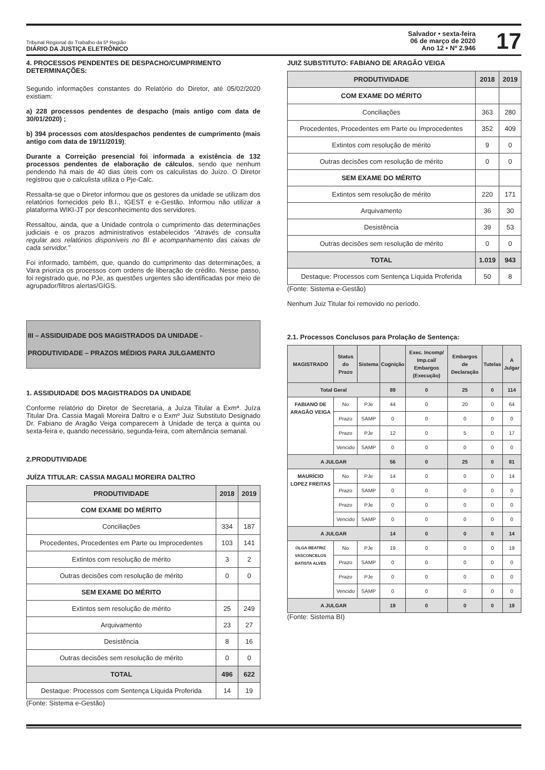Tribunal Regional do Trabalho da 5ª Região
DIÁRIO DA JUSTIÇA ELETRÔNICO
Salvador • sexta-feira
06 de março de 2020
Ano 12 • Nº 2.946
17
4. PROCESSOS PENDENTES DE DESPACHO/CUMPRIMENTO DETERMINAÇÕES:
Segundo informações constantes do Relatório do Diretor, até 05/02/2020 existiam:
a) 228 processos pendentes de despacho (mais antigo com data de 30/01/2020) ;
b) 394 processos com atos/despachos pendentes de cumprimento (mais antigo com data de 19/11/2019);
Durante a Correição presencial foi informada a existência de 132 processos pendentes de elaboração de cálculos, sendo que nenhum pendendo há mais de 40 dias úteis com os calculistas do Juízo. O Diretor registrou que o calculista utiliza o Pje-Calc.
Ressalta-se que o Diretor informou que os gestores da unidade se utilizam dos relatórios fornecidos pelo B.I., IGEST e e-Gestão. Informou não utilizar a plataforma WIKI-JT por desconhecimento dos servidores.
Ressaltou, ainda, que a Unidade controla o cumprimento das determinações judiciais e os prazos administrativos estabelecidos “Através de consulta regular aos relatórios disponíveis no BI e acompanhamento das caixas de cada servidor.”
Foi informado, também, que, quando do cumprimento das determinações, a Vara prioriza os processos com ordens de liberação de crédito. Nesse passo, foi registrado que, no PJe, as questões urgentes são identificadas por meio de agrupador/filtros alertas/GIGS.
III – ASSIDUIDADE DOS MAGISTRADOS DA UNIDADE -
PRODUTIVIDADE – PRAZOS MÉDIOS PARA JULGAMENTO
1. ASSIDUIDADE DOS MAGISTRADOS DA UNIDADE
Conforme relatório do Diretor de Secretaria, a Juíza Titular a Exmª. Juíza Titular Dra. Cassia Magali Moreira Daltro e o Exmº Juiz Substituto Designado Dr. Fabiano de Aragão Veiga comparecem à Unidade de terça a quinta ou sexta-feira e, quando necessário, segunda-feira, com alternância semanal.
2.PRODUTIVIDADE
JUÍZA TITULAR: CASSIA MAGALI MOREIRA DALTRO
| PRODUTIVIDADE | 2018 | 2019 |
| --- | --- | --- |
| COM EXAME DO MÉRITO | | |
| Conciliações | 334 | 187 |
| Procedentes, Procedentes em Parte ou Improcedentes | 103 | 141 |
| Extintos com resolução de mérito | 3 | 2 |
| Outras decisões com resolução de mérito | 0 | 0 |
| SEM EXAME DO MÉRITO | | |
| Extintos sem resolução de mérito | 25 | 249 |
| Arquivamento | 23 | 27 |
| Desistência | 8 | 16 |
| Outras decisões sem resolução de mérito | 0 | 0 |
| TOTAL | 496 | 622 |
| Destaque: Processos com Sentença Líquida Proferida | 14 | 19 |
(Fonte: Sistema e-Gestão)
JUIZ SUBSTITUTO: FABIANO DE ARAGÃO VEIGA
| PRODUTIVIDADE | 2018 | 2019 |
| --- | --- | --- |
| COM EXAME DO MÉRITO | | |
| Conciliações | 363 | 280 |
| Procedentes, Procedentes em Parte ou Improcedentes | 352 | 409 |
| Extintos com resolução de mérito | 9 | 0 |
| Outras decisões com resolução de mérito | 0 | 0 |
| SEM EXAME DO MÉRITO | | |
| Extintos sem resolução de mérito | 220 | 171 |
| Arquivamento | 36 | 30 |
| Desistência | 39 | 53 |
| Outras decisões sem resolução de mérito | 0 | 0 |
| TOTAL | 1.019 | 943 |
| Destaque: Processos com Sentença Líquida Proferida | 50 | 8 |
(Fonte: Sistema e-Gestão)
Nenhum Juiz Titular foi removido no período.
2.1. Processos Conclusos para Prolação de Sentença:
| MAGISTRADO | Status do Prazo | Sistema | Cognição | Exec. Incomp/ Imp.cal/ Embargos (Execução) | Embargos de Declaração | Tutelas | A Julgar |
| --- | --- | --- | --- | --- | --- | --- | --- |
| Total Geral | | | 89 | 0 | 25 | 0 | 114 |
| FABIANO DE ARAGÃO VEIGA | No | PJe | 44 | 0 | 20 | 0 | 64 |
| | Prazo | SAMP | 0 | 0 | 0 | 0 | 0 |
| | Prazo | PJe | 12 | 0 | 5 | 0 | 17 |
| | Vencido | SAMP | 0 | 0 | 0 | 0 | 0 |
| A JULGAR | | | 56 | 0 | 25 | 0 | 81 |
| MAURÍCIO LOPEZ FREITAS | No | PJe | 14 | 0 | 0 | 0 | 14 |
| | Prazo | SAMP | 0 | 0 | 0 | 0 | 0 |
| | Prazo | PJe | 0 | 0 | 0 | 0 | 0 |
| | Vencido | SAMP | 0 | 0 | 0 | 0 | 0 |
| A JULGAR | | | 14 | 0 | 0 | 0 | 14 |
| OLGA BEATRIZ VASCONCELOS BATISTA ALVES | No | PJe | 19 | 0 | 0 | 0 | 19 |
| | Prazo | SAMP | 0 | 0 | 0 | 0 | 0 |
| | Prazo | PJe | 0 | 0 | 0 | 0 | 0 |
| | Vencido | SAMP | 0 | 0 | 0 | 0 | 0 |
| A JULGAR | | | 19 | 0 | 0 | 0 | 19 |
(Fonte: Sistema BI)